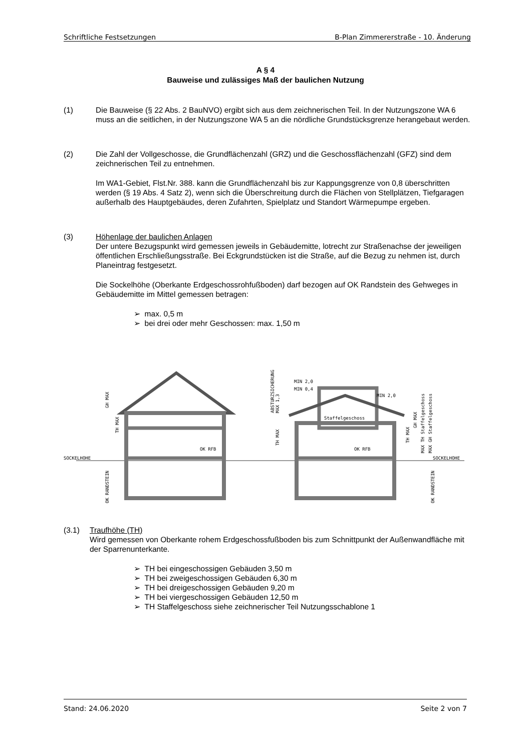Schriftliche Festsetzungen B-Plan Zimmererstraße - 10. Änderung
A § 4
Bauweise und zulässiges Maß der baulichen Nutzung
(1) Die Bauweise (§ 22 Abs. 2 BauNVO) ergibt sich aus dem zeichnerischen Teil. In der Nutzungszone WA 6 muss an die seitlichen, in der Nutzungszone WA 5 an die nördliche Grundstücksgrenze herangebaut werden.
(2) Die Zahl der Vollgeschosse, die Grundflächenzahl (GRZ) und die Geschossflächenzahl (GFZ) sind dem zeichnerischen Teil zu entnehmen.
Im WA1-Gebiet, Flst.Nr. 388. kann die Grundflächenzahl bis zur Kappungsgrenze von 0,8 überschritten werden (§ 19 Abs. 4 Satz 2), wenn sich die Überschreitung durch die Flächen von Stellplätzen, Tiefgaragen außerhalb des Hauptgebäudes, deren Zufahrten, Spielplatz und Standort Wärmepumpe ergeben.
(3) Höhenlage der baulichen Anlagen
Der untere Bezugspunkt wird gemessen jeweils in Gebäudemitte, lotrecht zur Straßenachse der jeweiligen öffentlichen Erschließungsstraße. Bei Eckgrundstücken ist die Straße, auf die Bezug zu nehmen ist, durch Planeintrag festgesetzt.
Die Sockelhöhe (Oberkante Erdgeschossrohfußboden) darf bezogen auf OK Randstein des Gehweges in Gebäudemitte im Mittel gemessen betragen:
➢ max. 0,5 m
➢ bei drei oder mehr Geschossen: max. 1,50 m
SOCKELHOHE
SOCKELHOHE
OK RFB
OK RFB
Staffelgeschoss
MIN 2,0
MIN 0,4
MIN 2,0
GH MAX
TH MAX
OK RANDSTEIN
OK RANDSTEIN
ABSTURZSICHERUNG
MAX 1,3
TH MAX
TH MAX
GH MAX
MAX TH Staffelgeschoss
MAX GH Staffelgeschoss
(3.1) Traufhöhe (TH)
Wird gemessen von Oberkante rohem Erdgeschossfußboden bis zum Schnittpunkt der Außenwandfläche mit der Sparrenunterkante.
➢ TH bei eingeschossigen Gebäuden 3,50 m
➢ TH bei zweigeschossigen Gebäuden 6,30 m
➢ TH bei dreigeschossigen Gebäuden 9,20 m
➢ TH bei viergeschossigen Gebäuden 12,50 m
➢ TH Staffelgeschoss siehe zeichnerischer Teil Nutzungsschablone 1
Stand: 24.06.2020 Seite 2 von 7